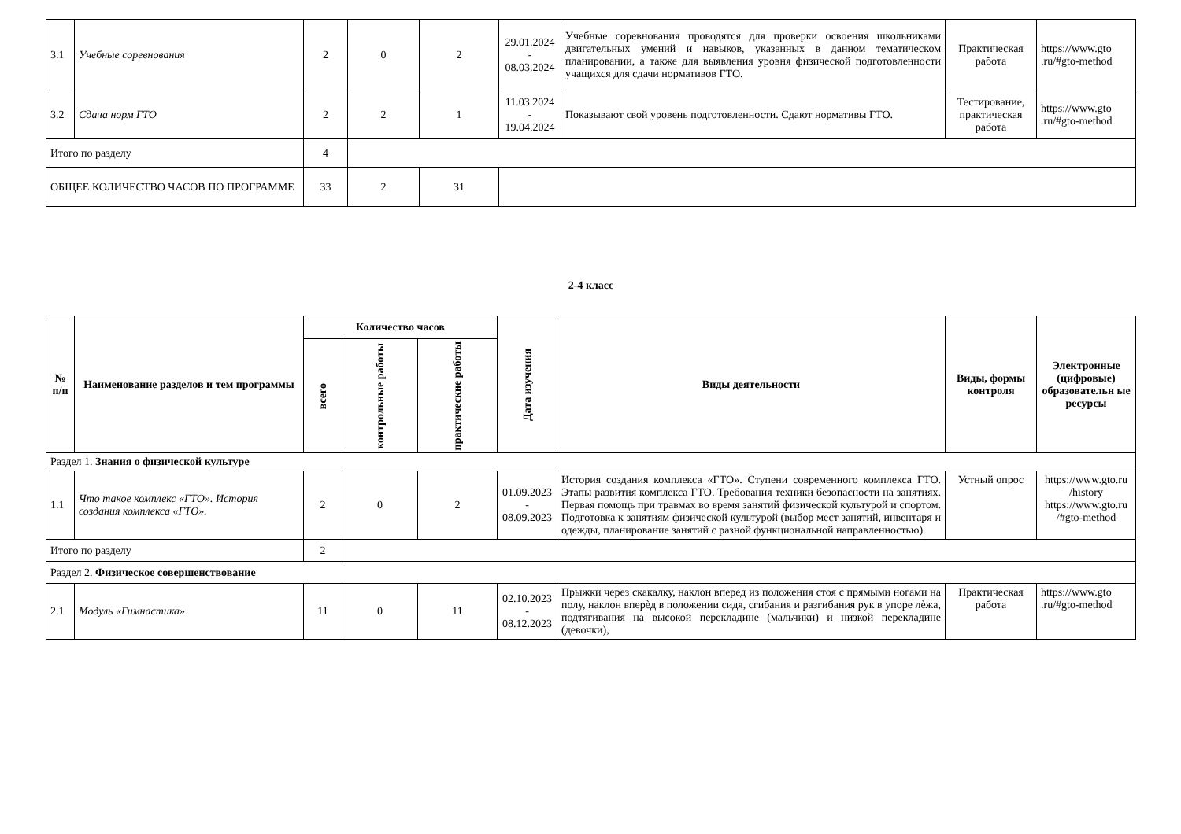| 3.1 | Учебные соревнования | 2 | 0 | 2 | 29.01.2024 - 08.03.2024 | Учебные соревнования проводятся для проверки освоения школьниками двигательных умений и навыков, указанных в данном тематическом планировании, а также для выявления уровня физической подготовленности учащихся для сдачи нормативов ГТО. | Практическая работа | https://www.gto .ru/#gto-method |
| 3.2 | Сдача норм ГТО | 2 | 2 | 1 | 11.03.2024 - 19.04.2024 | Показывают свой уровень подготовленности. Сдают нормативы ГТО. | Тестирование, практическая работа | https://www.gto .ru/#gto-method |
| Итого по разделу | | 4 | | | | | | |
| ОБЩЕЕ КОЛИЧЕСТВО ЧАСОВ ПО ПРОГРАММЕ | | 33 | 2 | 31 | | | | |
2-4 класс
| № п/п | Наименование разделов и тем программы | Количество часов | | | Дата изучения | Виды деятельности | Виды, формы контроля | Электронные (цифровые) образовательн ые ресурсы |
| --- | --- | --- | --- | --- | --- | --- | --- | --- |
| | | всего | контрольные работы | практические работы | | | | |
| Раздел 1. Знания о физической культуре | | | | | | | | |
| 1.1 | Что такое комплекс «ГТО». История создания комплекса «ГТО». | 2 | 0 | 2 | 01.09.2023 - 08.09.2023 | История создания комплекса «ГТО». Ступени современного комплекса ГТО. Этапы развития комплекса ГТО. Требования техники безопасности на занятиях. Первая помощь при травмах во время занятий физической культурой и спортом. Подготовка к занятиям физической культурой (выбор мест занятий, инвентаря и одежды, планирование занятий с разной функциональной направленностью). | Устный опрос | https://www.gto.ru /history https://www.gto.ru /#gto-method |
| Итого по разделу | | 2 | | | | | | |
| Раздел 2. Физическое совершенствование | | | | | | | | |
| 2.1 | Модуль «Гимнастика» | 11 | 0 | 11 | 02.10.2023 - 08.12.2023 | Прыжки через скакалку, наклон вперед из положения стоя с прямыми ногами на полу, наклон вперѐд в положении сидя, сгибания и разгибания рук в упоре лѐжа, подтягивания на высокой перекладине (мальчики) и низкой перекладине (девочки), | Практическая работа | https://www.gto .ru/#gto-method |